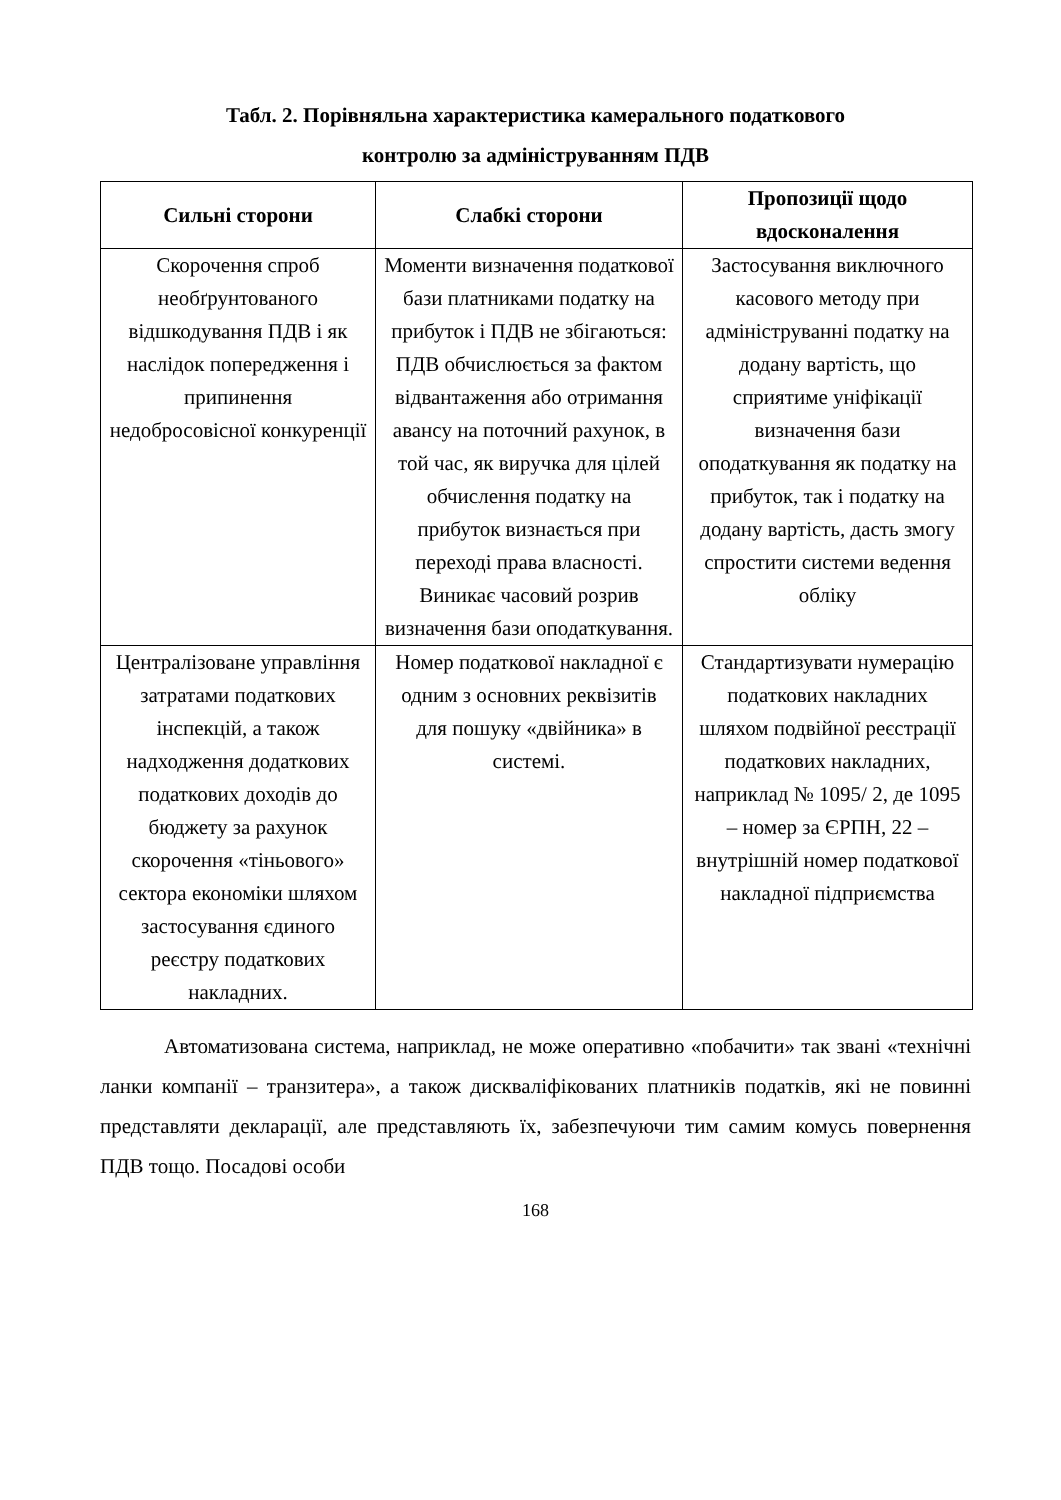Табл. 2. Порівняльна характеристика камерального податкового
контролю за адмініструванням ПДВ
| Сильні сторони | Слабкі сторони | Пропозиції щодо вдосконалення |
| --- | --- | --- |
| Скорочення спроб необґрунтованого відшкодування ПДВ і як наслідок попередження і припинення недобросовісної конкуренції | Моменти визначення податкової бази платниками податку на прибуток і ПДВ не збігаються: ПДВ обчислюється за фактом відвантаження або отримання авансу на поточний рахунок, в той час, як виручка для цілей обчислення податку на прибуток визнається при переході права власності. Виникає часовий розрив визначення бази оподаткування. | Застосування виключного касового методу при адмініструванні податку на додану вартість, що сприятиме уніфікації визначення бази оподаткування як податку на прибуток, так і податку на додану вартість, дасть змогу спростити системи ведення обліку |
| Централізоване управління затратами податкових інспекцій, а також надходження додаткових податкових доходів до бюджету за рахунок скорочення «тіньового» сектора економіки шляхом застосування єдиного реєстру податкових накладних. | Номер податкової накладної є одним з основних реквізитів для пошуку «двійника» в системі. | Стандартизувати нумерацію податкових накладних шляхом подвійної реєстрації податкових накладних, наприклад № 1095/ 2, де 1095 – номер за ЄРПН, 22 – внутрішній номер податкової накладної підприємства |
Автоматизована система, наприклад, не може оперативно «побачити» так звані «технічні ланки компанії – транзитера», а також дискваліфікованих платників податків, які не повинні представляти декларації, але представляють їх, забезпечуючи тим самим комусь повернення ПДВ тощо. Посадові особи
168